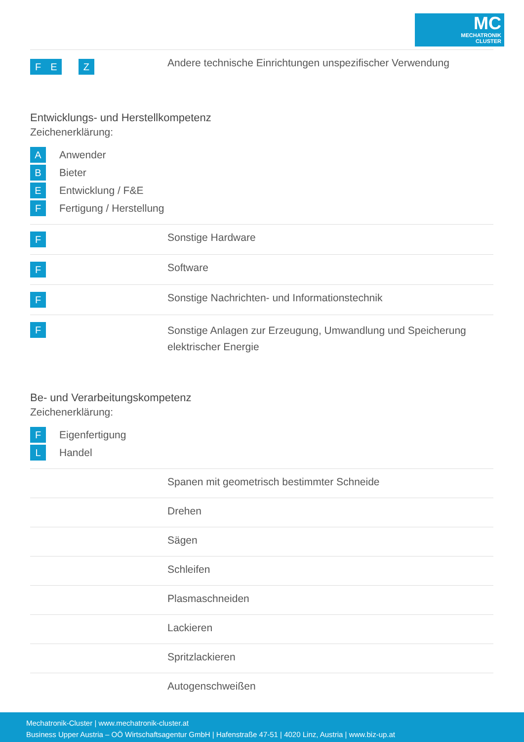MC
MECHATRONIK
CLUSTER
| F E Z | Andere technische Einrichtungen unspezifischer Verwendung |
Entwicklungs- und Herstellkompetenz
Zeichenerklärung:
A Anwender
B Bieter
E Entwicklung / F&E
F Fertigung / Herstellung
| F | Sonstige Hardware |
| F | Software |
| F | Sonstige Nachrichten- und Informationstechnik |
| F | Sonstige Anlagen zur Erzeugung, Umwandlung und Speicherung elektrischer Energie |
Be- und Verarbeitungskompetenz
Zeichenerklärung:
F Eigenfertigung
L Handel
| | Spanen mit geometrisch bestimmter Schneide |
| | Drehen |
| | Sägen |
| | Schleifen |
| | Plasmaschneiden |
| | Lackieren |
| | Spritzlackieren |
| | Autogenschweißen |
Mechatronik-Cluster | www.mechatronik-cluster.at
Business Upper Austria – OÖ Wirtschaftsagentur GmbH | Hafenstraße 47-51 | 4020 Linz, Austria | www.biz-up.at